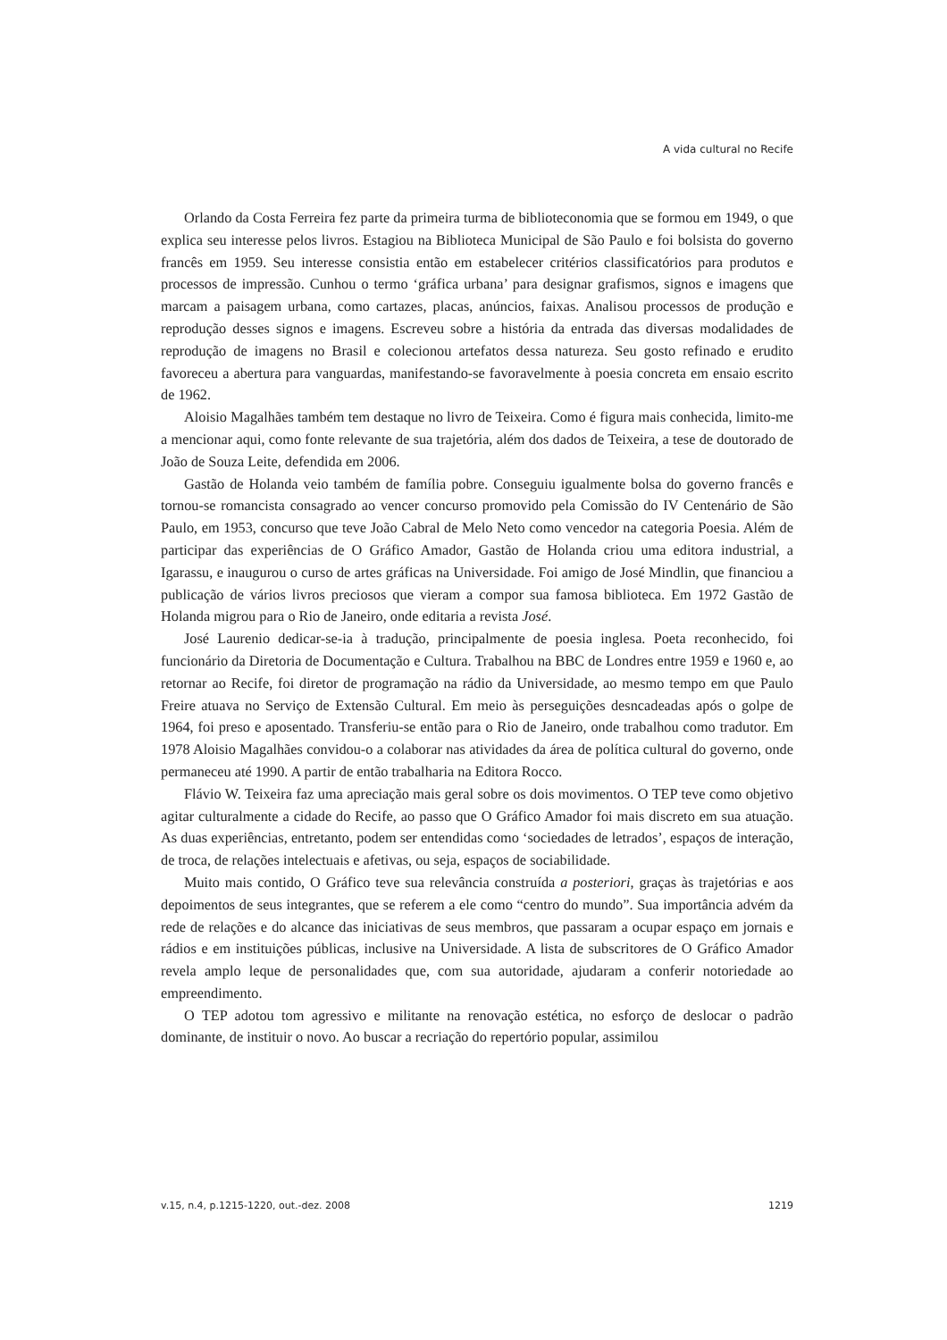A vida cultural no Recife
Orlando da Costa Ferreira fez parte da primeira turma de biblioteconomia que se formou em 1949, o que explica seu interesse pelos livros. Estagiou na Biblioteca Municipal de São Paulo e foi bolsista do governo francês em 1959. Seu interesse consistia então em estabelecer critérios classificatórios para produtos e processos de impressão. Cunhou o termo ‘gráfica urbana’ para designar grafismos, signos e imagens que marcam a paisagem urbana, como cartazes, placas, anúncios, faixas. Analisou processos de produção e reprodução desses signos e imagens. Escreveu sobre a história da entrada das diversas modalidades de reprodução de imagens no Brasil e colecionou artefatos dessa natureza. Seu gosto refinado e erudito favoreceu a abertura para vanguardas, manifestando-se favoravelmente à poesia concreta em ensaio escrito de 1962.
Aloisio Magalhães também tem destaque no livro de Teixeira. Como é figura mais conhecida, limito-me a mencionar aqui, como fonte relevante de sua trajetória, além dos dados de Teixeira, a tese de doutorado de João de Souza Leite, defendida em 2006.
Gastão de Holanda veio também de família pobre. Conseguiu igualmente bolsa do governo francês e tornou-se romancista consagrado ao vencer concurso promovido pela Comissão do IV Centenário de São Paulo, em 1953, concurso que teve João Cabral de Melo Neto como vencedor na categoria Poesia. Além de participar das experiências de O Gráfico Amador, Gastão de Holanda criou uma editora industrial, a Igarassu, e inaugurou o curso de artes gráficas na Universidade. Foi amigo de José Mindlin, que financiou a publicação de vários livros preciosos que vieram a compor sua famosa biblioteca. Em 1972 Gastão de Holanda migrou para o Rio de Janeiro, onde editaria a revista José.
José Laurenio dedicar-se-ia à tradução, principalmente de poesia inglesa. Poeta reconhecido, foi funcionário da Diretoria de Documentação e Cultura. Trabalhou na BBC de Londres entre 1959 e 1960 e, ao retornar ao Recife, foi diretor de programação na rádio da Universidade, ao mesmo tempo em que Paulo Freire atuava no Serviço de Extensão Cultural. Em meio às perseguições desncadeadas após o golpe de 1964, foi preso e aposentado. Transferiu-se então para o Rio de Janeiro, onde trabalhou como tradutor. Em 1978 Aloisio Magalhães convidou-o a colaborar nas atividades da área de política cultural do governo, onde permaneceu até 1990. A partir de então trabalharia na Editora Rocco.
Flávio W. Teixeira faz uma apreciação mais geral sobre os dois movimentos. O TEP teve como objetivo agitar culturalmente a cidade do Recife, ao passo que O Gráfico Amador foi mais discreto em sua atuação. As duas experiências, entretanto, podem ser entendidas como ‘sociedades de letrados’, espaços de interação, de troca, de relações intelectuais e afetivas, ou seja, espaços de sociabilidade.
Muito mais contido, O Gráfico teve sua relevância construída a posteriori, graças às trajetórias e aos depoimentos de seus integrantes, que se referem a ele como “centro do mundo”. Sua importância advém da rede de relações e do alcance das iniciativas de seus membros, que passaram a ocupar espaço em jornais e rádios e em instituições públicas, inclusive na Universidade. A lista de subscritores de O Gráfico Amador revela amplo leque de personalidades que, com sua autoridade, ajudaram a conferir notoriedade ao empreendimento.
O TEP adotou tom agressivo e militante na renovação estética, no esforço de deslocar o padrão dominante, de instituir o novo. Ao buscar a recriação do repertório popular, assimilou
v.15, n.4, p.1215-1220, out.-dez. 2008 1219